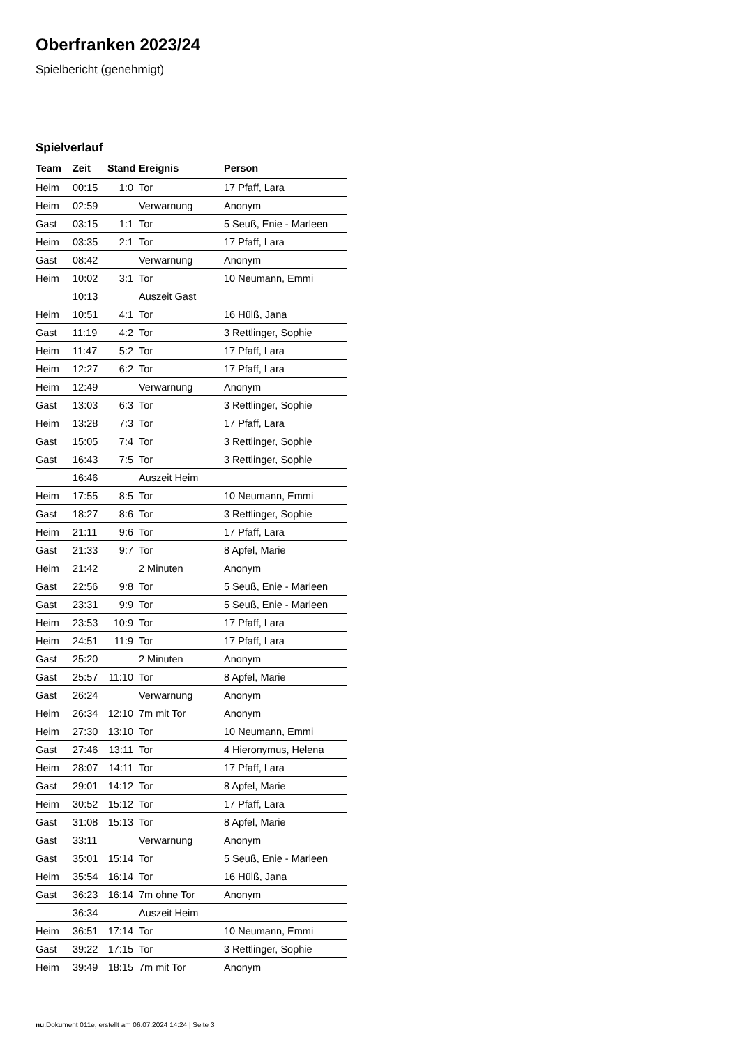Oberfranken 2023/24
Spielbericht (genehmigt)
Spielverlauf
| Team | Zeit | Stand | Ereignis | Person |
| --- | --- | --- | --- | --- |
| Heim | 00:15 | 1:0 | Tor | 17 Pfaff, Lara |
| Heim | 02:59 | | Verwarnung | Anonym |
| Gast | 03:15 | 1:1 | Tor | 5 Seuß, Enie - Marleen |
| Heim | 03:35 | 2:1 | Tor | 17 Pfaff, Lara |
| Gast | 08:42 | | Verwarnung | Anonym |
| Heim | 10:02 | 3:1 | Tor | 10 Neumann, Emmi |
| | 10:13 | | Auszeit Gast | |
| Heim | 10:51 | 4:1 | Tor | 16 Hülß, Jana |
| Gast | 11:19 | 4:2 | Tor | 3 Rettlinger, Sophie |
| Heim | 11:47 | 5:2 | Tor | 17 Pfaff, Lara |
| Heim | 12:27 | 6:2 | Tor | 17 Pfaff, Lara |
| Heim | 12:49 | | Verwarnung | Anonym |
| Gast | 13:03 | 6:3 | Tor | 3 Rettlinger, Sophie |
| Heim | 13:28 | 7:3 | Tor | 17 Pfaff, Lara |
| Gast | 15:05 | 7:4 | Tor | 3 Rettlinger, Sophie |
| Gast | 16:43 | 7:5 | Tor | 3 Rettlinger, Sophie |
| | 16:46 | | Auszeit Heim | |
| Heim | 17:55 | 8:5 | Tor | 10 Neumann, Emmi |
| Gast | 18:27 | 8:6 | Tor | 3 Rettlinger, Sophie |
| Heim | 21:11 | 9:6 | Tor | 17 Pfaff, Lara |
| Gast | 21:33 | 9:7 | Tor | 8 Apfel, Marie |
| Heim | 21:42 | | 2 Minuten | Anonym |
| Gast | 22:56 | 9:8 | Tor | 5 Seuß, Enie - Marleen |
| Gast | 23:31 | 9:9 | Tor | 5 Seuß, Enie - Marleen |
| Heim | 23:53 | 10:9 | Tor | 17 Pfaff, Lara |
| Heim | 24:51 | 11:9 | Tor | 17 Pfaff, Lara |
| Gast | 25:20 | | 2 Minuten | Anonym |
| Gast | 25:57 | 11:10 | Tor | 8 Apfel, Marie |
| Gast | 26:24 | | Verwarnung | Anonym |
| Heim | 26:34 | 12:10 | 7m mit Tor | Anonym |
| Heim | 27:30 | 13:10 | Tor | 10 Neumann, Emmi |
| Gast | 27:46 | 13:11 | Tor | 4 Hieronymus, Helena |
| Heim | 28:07 | 14:11 | Tor | 17 Pfaff, Lara |
| Gast | 29:01 | 14:12 | Tor | 8 Apfel, Marie |
| Heim | 30:52 | 15:12 | Tor | 17 Pfaff, Lara |
| Gast | 31:08 | 15:13 | Tor | 8 Apfel, Marie |
| Gast | 33:11 | | Verwarnung | Anonym |
| Gast | 35:01 | 15:14 | Tor | 5 Seuß, Enie - Marleen |
| Heim | 35:54 | 16:14 | Tor | 16 Hülß, Jana |
| Gast | 36:23 | 16:14 | 7m ohne Tor | Anonym |
| | 36:34 | | Auszeit Heim | |
| Heim | 36:51 | 17:14 | Tor | 10 Neumann, Emmi |
| Gast | 39:22 | 17:15 | Tor | 3 Rettlinger, Sophie |
| Heim | 39:49 | 18:15 | 7m mit Tor | Anonym |
nu.Dokument 011e, erstellt am 06.07.2024 14:24 | Seite 3